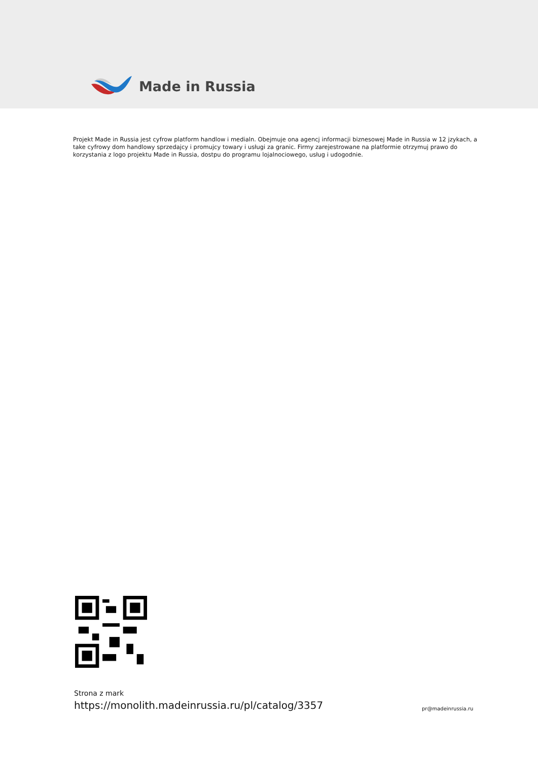Made in Russia
Projekt Made in Russia jest cyfrow platform handlow i medialn. Obejmuje ona agencj informacji biznesowej Made in Russia w 12 jzykach, a take cyfrowy dom handlowy sprzedajcy i promujcy towary i usługi za granic. Firmy zarejestrowane na platformie otrzymuj prawo do korzystania z logo projektu Made in Russia, dostpu do programu lojalnociowego, usług i udogodnie.
Strona z mark
https://monolith.madeinrussia.ru/pl/catalog/3357
pr@madeinrussia.ru